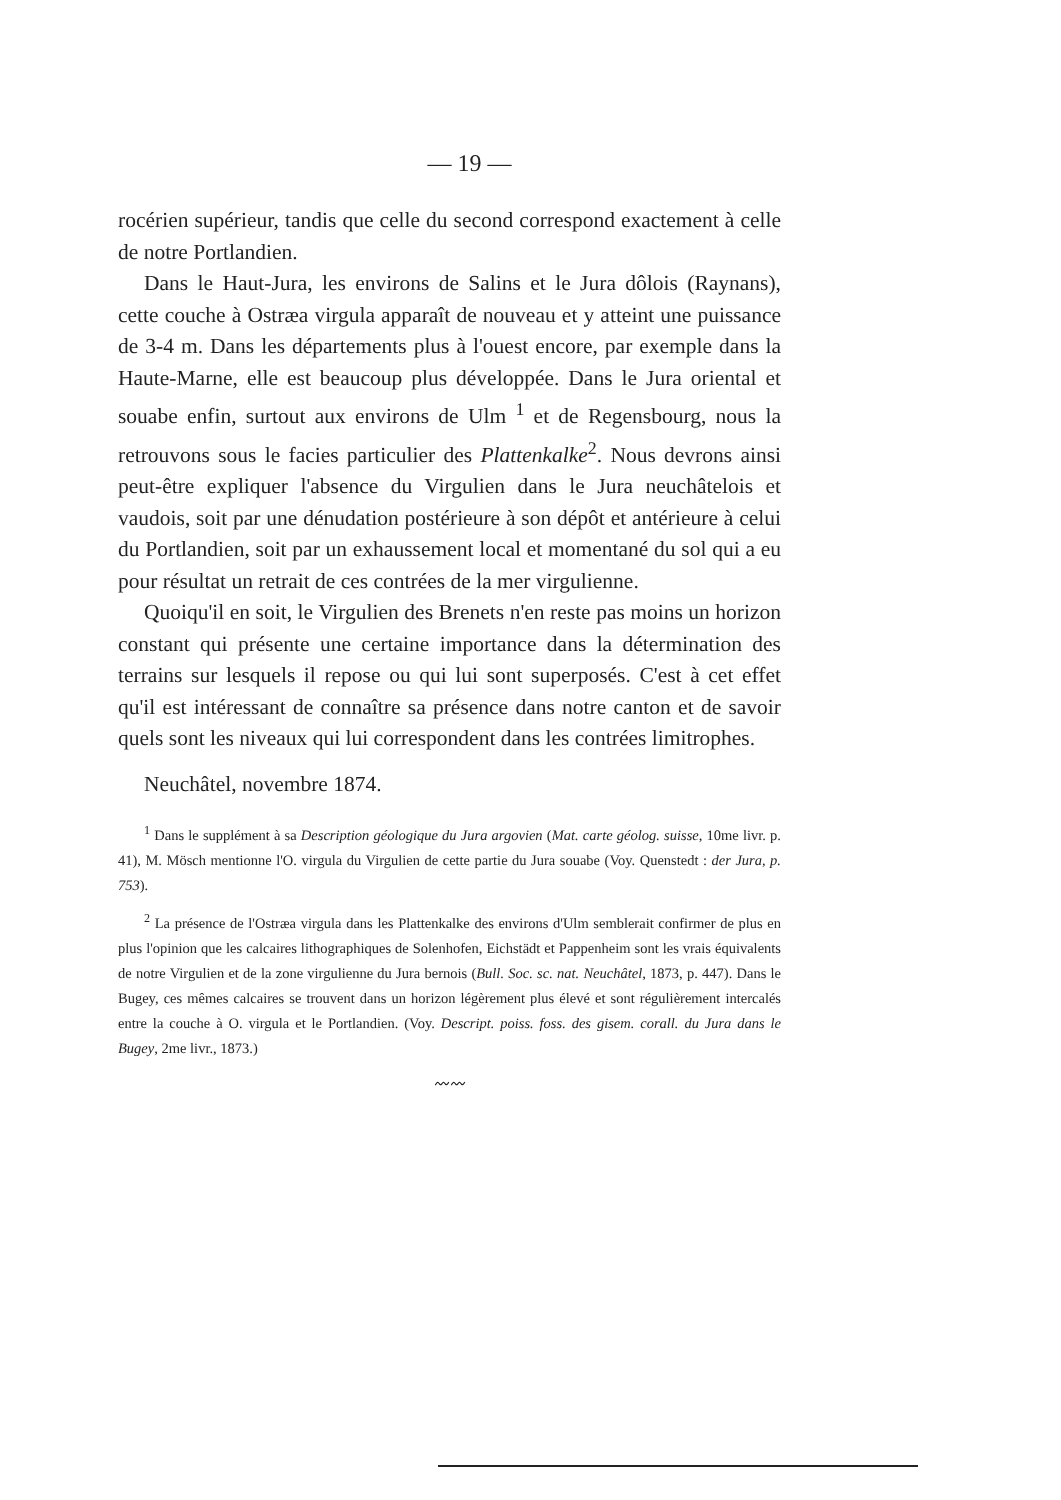— 19 —
rocérien supérieur, tandis que celle du second correspond exactement à celle de notre Portlandien.
Dans le Haut-Jura, les environs de Salins et le Jura dôlois (Raynans), cette couche à Ostræa virgula apparaît de nouveau et y atteint une puissance de 3-4 m. Dans les départements plus à l'ouest encore, par exemple dans la Haute-Marne, elle est beaucoup plus développée. Dans le Jura oriental et souabe enfin, surtout aux environs de Ulm <sup>1</sup> et de Regensbourg, nous la retrouvons sous le facies particulier des Plattenkalke<sup>2</sup>. Nous devrons ainsi peut-être expliquer l'absence du Virgulien dans le Jura neuchâtelois et vaudois, soit par une dénudation postérieure à son dépôt et antérieure à celui du Portlandien, soit par un exhaussement local et momentané du sol qui a eu pour résultat un retrait de ces contrées de la mer virgulienne.
Quoiqu'il en soit, le Virgulien des Brenets n'en reste pas moins un horizon constant qui présente une certaine importance dans la détermination des terrains sur lesquels il repose ou qui lui sont superposés. C'est à cet effet qu'il est intéressant de connaître sa présence dans notre canton et de savoir quels sont les niveaux qui lui correspondent dans les contrées limitrophes.
Neuchâtel, novembre 1874.
<sup>1</sup> Dans le supplément à sa Description géologique du Jura argovien (Mat. carte géolog. suisse, 10me livr. p. 41), M. Mösch mentionne l'O. virgula du Virgulien de cette partie du Jura souabe (Voy. Quenstedt : der Jura, p. 753).
<sup>2</sup> La présence de l'Ostræa virgula dans les Plattenkalke des environs d'Ulm semblerait confirmer de plus en plus l'opinion que les calcaires lithographiques de Solenhofen, Eichstädt et Pappenheim sont les vrais équivalents de notre Virgulien et de la zone virgulienne du Jura bernois (Bull. Soc. sc. nat. Neuchâtel, 1873, p. 447). Dans le Bugey, ces mêmes calcaires se trouvent dans un horizon légèrement plus élevé et sont régulièrement intercalés entre la couche à O. virgula et le Portlandien. (Voy. Descript. poiss. foss. des gisem. corall. du Jura dans le Bugey, 2me livr., 1873.)
〰〰